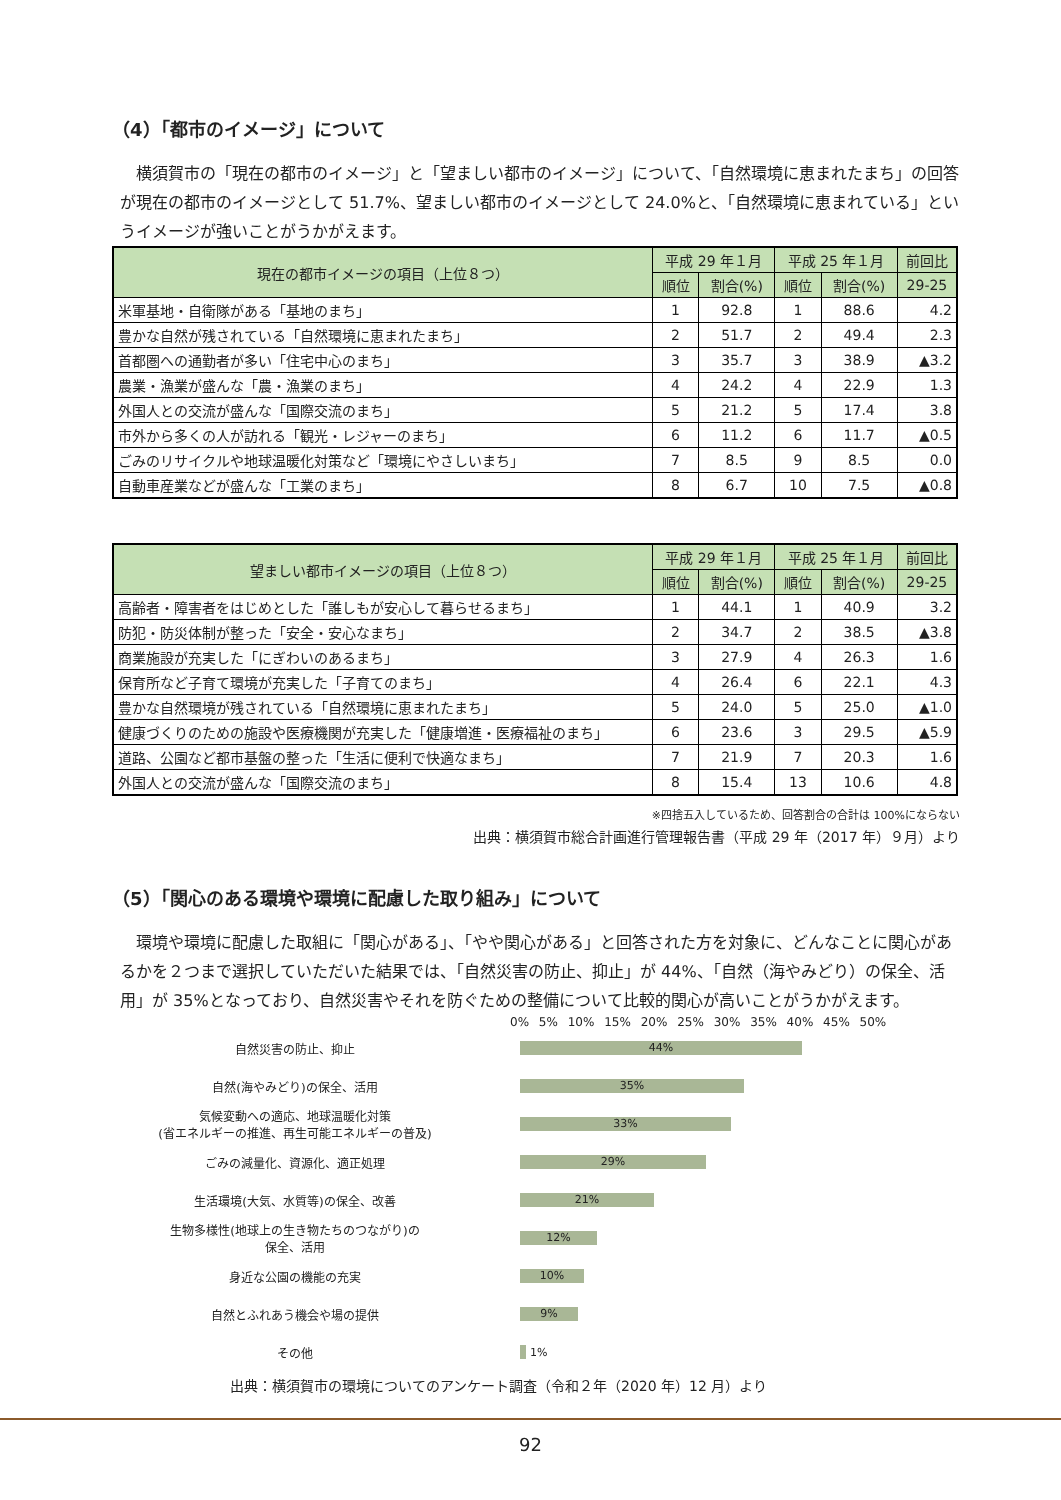（4）「都市のイメージ」について
横須賀市の「現在の都市のイメージ」と「望ましい都市のイメージ」について、「自然環境に恵まれたまち」の回答が現在の都市のイメージとして 51.7%、望ましい都市のイメージとして 24.0%と、「自然環境に恵まれている」というイメージが強いことがうかがえます。
| 現在の都市イメージの項目（上位８つ） | 平成 29 年１月 | | 平成 25 年１月 | | 前回比 |
| --- | --- | --- | --- | --- | --- |
| | 順位 | 割合(%) | 順位 | 割合(%) | 29-25 |
| 米軍基地・自衛隊がある「基地のまち」 | 1 | 92.8 | 1 | 88.6 | 4.2 |
| 豊かな自然が残されている「自然環境に恵まれたまち」 | 2 | 51.7 | 2 | 49.4 | 2.3 |
| 首都圏への通勤者が多い「住宅中心のまち」 | 3 | 35.7 | 3 | 38.9 | ▲3.2 |
| 農業・漁業が盛んな「農・漁業のまち」 | 4 | 24.2 | 4 | 22.9 | 1.3 |
| 外国人との交流が盛んな「国際交流のまち」 | 5 | 21.2 | 5 | 17.4 | 3.8 |
| 市外から多くの人が訪れる「観光・レジャーのまち」 | 6 | 11.2 | 6 | 11.7 | ▲0.5 |
| ごみのリサイクルや地球温暖化対策など「環境にやさしいまち」 | 7 | 8.5 | 9 | 8.5 | 0.0 |
| 自動車産業などが盛んな「工業のまち」 | 8 | 6.7 | 10 | 7.5 | ▲0.8 |
| 望ましい都市イメージの項目（上位８つ） | 平成 29 年１月 | | 平成 25 年１月 | | 前回比 |
| --- | --- | --- | --- | --- | --- |
| | 順位 | 割合(%) | 順位 | 割合(%) | 29-25 |
| 高齢者・障害者をはじめとした「誰しもが安心して暮らせるまち」 | 1 | 44.1 | 1 | 40.9 | 3.2 |
| 防犯・防災体制が整った「安全・安心なまち」 | 2 | 34.7 | 2 | 38.5 | ▲3.8 |
| 商業施設が充実した「にぎわいのあるまち」 | 3 | 27.9 | 4 | 26.3 | 1.6 |
| 保育所など子育て環境が充実した「子育てのまち」 | 4 | 26.4 | 6 | 22.1 | 4.3 |
| 豊かな自然環境が残されている「自然環境に恵まれたまち」 | 5 | 24.0 | 5 | 25.0 | ▲1.0 |
| 健康づくりのための施設や医療機関が充実した「健康増進・医療福祉のまち」 | 6 | 23.6 | 3 | 29.5 | ▲5.9 |
| 道路、公園など都市基盤の整った「生活に便利で快適なまち」 | 7 | 21.9 | 7 | 20.3 | 1.6 |
| 外国人との交流が盛んな「国際交流のまち」 | 8 | 15.4 | 13 | 10.6 | 4.8 |
※四捨五入しているため、回答割合の合計は 100%にならない
出典：横須賀市総合計画進行管理報告書（平成 29 年（2017 年）９月）より
（5）「関心のある環境や環境に配慮した取り組み」について
環境や環境に配慮した取組に「関心がある」、「やや関心がある」と回答された方を対象に、どんなことに関心があるかを２つまで選択していただいた結果では、「自然災害の防止、抑止」が 44%、「自然（海やみどり）の保全、活用」が 35%となっており、自然災害やそれを防ぐための整備について比較的関心が高いことがうかがえます。
0% 5% 10% 15% 20% 25% 30% 35% 40% 45% 50%
自然災害の防止、抑止
44%
自然(海やみどり)の保全、活用
35%
気候変動への適応、地球温暖化対策
(省エネルギーの推進、再生可能エネルギーの普及)
33%
ごみの減量化、資源化、適正処理
29%
生活環境(大気、水質等)の保全、改善
21%
生物多様性(地球上の生き物たちのつながり)の
保全、活用
12%
身近な公園の機能の充実
10%
自然とふれあう機会や場の提供
9%
その他 1%
出典：横須賀市の環境についてのアンケート調査（令和２年（2020 年）12 月）より
92